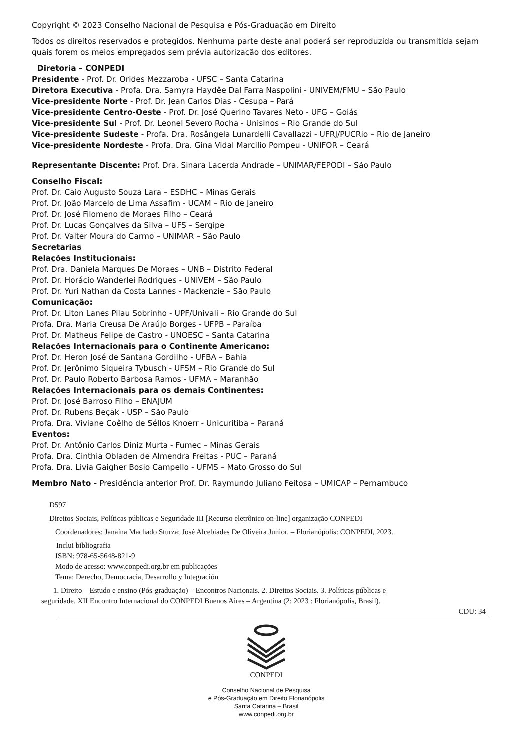Copyright © 2023 Conselho Nacional de Pesquisa e Pós-Graduação em Direito
Todos os direitos reservados e protegidos. Nenhuma parte deste anal poderá ser reproduzida ou transmitida sejam quais forem os meios empregados sem prévia autorização dos editores.
Diretoria – CONPEDI
Presidente - Prof. Dr. Orides Mezzaroba - UFSC – Santa Catarina
Diretora Executiva - Profa. Dra. Samyra Haydêe Dal Farra Naspolini - UNIVEM/FMU – São Paulo
Vice-presidente Norte - Prof. Dr. Jean Carlos Dias - Cesupa – Pará
Vice-presidente Centro-Oeste - Prof. Dr. José Querino Tavares Neto - UFG – Goiás
Vice-presidente Sul - Prof. Dr. Leonel Severo Rocha - Unisinos – Rio Grande do Sul
Vice-presidente Sudeste - Profa. Dra. Rosângela Lunardelli Cavallazzi - UFRJ/PUCRio – Rio de Janeiro
Vice-presidente Nordeste - Profa. Dra. Gina Vidal Marcilio Pompeu - UNIFOR – Ceará
Representante Discente: Prof. Dra. Sinara Lacerda Andrade – UNIMAR/FEPODI – São Paulo
Conselho Fiscal:
Prof. Dr. Caio Augusto Souza Lara – ESDHC – Minas Gerais
Prof. Dr. João Marcelo de Lima Assafim - UCAM – Rio de Janeiro
Prof. Dr. José Filomeno de Moraes Filho – Ceará
Prof. Dr. Lucas Gonçalves da Silva – UFS – Sergipe
Prof. Dr. Valter Moura do Carmo – UNIMAR – São Paulo
Secretarias
Relações Institucionais:
Prof. Dra. Daniela Marques De Moraes – UNB – Distrito Federal
Prof. Dr. Horácio Wanderlei Rodrigues - UNIVEM – São Paulo
Prof. Dr. Yuri Nathan da Costa Lannes - Mackenzie – São Paulo
Comunicação:
Prof. Dr. Liton Lanes Pilau Sobrinho - UPF/Univali – Rio Grande do Sul
Profa. Dra. Maria Creusa De Araújo Borges - UFPB – Paraíba
Prof. Dr. Matheus Felipe de Castro - UNOESC – Santa Catarina
Relações Internacionais para o Continente Americano:
Prof. Dr. Heron José de Santana Gordilho - UFBA – Bahia
Prof. Dr. Jerônimo Siqueira Tybusch - UFSM – Rio Grande do Sul
Prof. Dr. Paulo Roberto Barbosa Ramos - UFMA – Maranhão
Relações Internacionais para os demais Continentes:
Prof. Dr. José Barroso Filho – ENAJUM
Prof. Dr. Rubens Beçak - USP – São Paulo
Profa. Dra. Viviane Coêlho de Séllos Knoerr - Unicuritiba – Paraná
Eventos:
Prof. Dr. Antônio Carlos Diniz Murta - Fumec – Minas Gerais
Profa. Dra. Cinthia Obladen de Almendra Freitas - PUC – Paraná
Profa. Dra. Livia Gaigher Bosio Campello - UFMS – Mato Grosso do Sul
Membro Nato - Presidência anterior Prof. Dr. Raymundo Juliano Feitosa – UMICAP – Pernambuco
D597
Direitos Sociais, Políticas públicas e Seguridade III [Recurso eletrônico on-line] organização CONPEDI
Coordenadores: Janaína Machado Sturza; José Alcebiades De Oliveira Junior. – Florianópolis: CONPEDI, 2023.
Inclui bibliografia
ISBN: 978-65-5648-821-9
Modo de acesso: www.conpedi.org.br em publicações
Tema: Derecho, Democracia, Desarrollo y Integración
1. Direito – Estudo e ensino (Pós-graduação) – Encontros Nacionais. 2. Direitos Sociais. 3. Políticas públicas e
seguridade. XII Encontro Internacional do CONPEDI Buenos Aires – Argentina (2: 2023 : Florianópolis, Brasil).
CDU: 34
CONPEDI
Conselho Nacional de Pesquisa
e Pós-Graduação em Direito Florianópolis
Santa Catarina – Brasil
www.conpedi.org.br